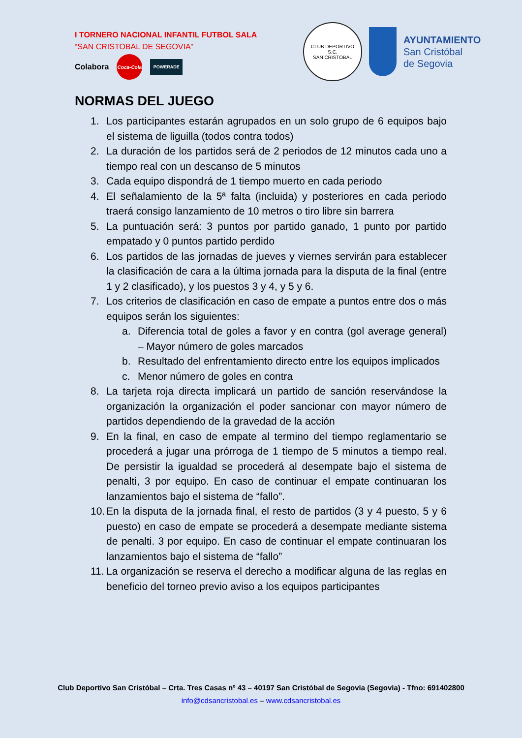I TORNERO NACIONAL INFANTIL FUTBOL SALA
“SAN CRISTOBAL DE SEGOVIA”
Colabora
Coca-Cola
POWERADE
CLUB DEPORTIVO
S.C.
SAN CRISTOBAL
AYUNTAMIENTO
San Cristóbal
de Segovia
NORMAS DEL JUEGO
1. Los participantes estarán agrupados en un solo grupo de 6 equipos bajo el sistema de liguilla (todos contra todos)
2. La duración de los partidos será de 2 periodos de 12 minutos cada uno a tiempo real con un descanso de 5 minutos
3. Cada equipo dispondrá de 1 tiempo muerto en cada periodo
4. El señalamiento de la 5ª falta (incluida) y posteriores en cada periodo traerá consigo lanzamiento de 10 metros o tiro libre sin barrera
5. La puntuación será: 3 puntos por partido ganado, 1 punto por partido empatado y 0 puntos partido perdido
6. Los partidos de las jornadas de jueves y viernes servirán para establecer la clasificación de cara a la última jornada para la disputa de la final (entre 1 y 2 clasificado), y los puestos 3 y 4, y 5 y 6.
7. Los criterios de clasificación en caso de empate a puntos entre dos o más equipos serán los siguientes:
a. Diferencia total de goles a favor y en contra (gol average general) – Mayor número de goles marcados
b. Resultado del enfrentamiento directo entre los equipos implicados
c. Menor número de goles en contra
8. La tarjeta roja directa implicará un partido de sanción reservándose la organización la organización el poder sancionar con mayor número de partidos dependiendo de la gravedad de la acción
9. En la final, en caso de empate al termino del tiempo reglamentario se procederá a jugar una prórroga de 1 tiempo de 5 minutos a tiempo real. De persistir la igualdad se procederá al desempate bajo el sistema de penalti, 3 por equipo. En caso de continuar el empate continuaran los lanzamientos bajo el sistema de “fallo”.
10. En la disputa de la jornada final, el resto de partidos (3 y 4 puesto, 5 y 6 puesto) en caso de empate se procederá a desempate mediante sistema de penalti. 3 por equipo. En caso de continuar el empate continuaran los lanzamientos bajo el sistema de “fallo”
11. La organización se reserva el derecho a modificar alguna de las reglas en beneficio del torneo previo aviso a los equipos participantes
Club Deportivo San Cristóbal – Crta. Tres Casas nº 43 – 40197 San Cristóbal de Segovia (Segovia) - Tfno: 691402800
info@cdsancristobal.es – www.cdsancristobal.es